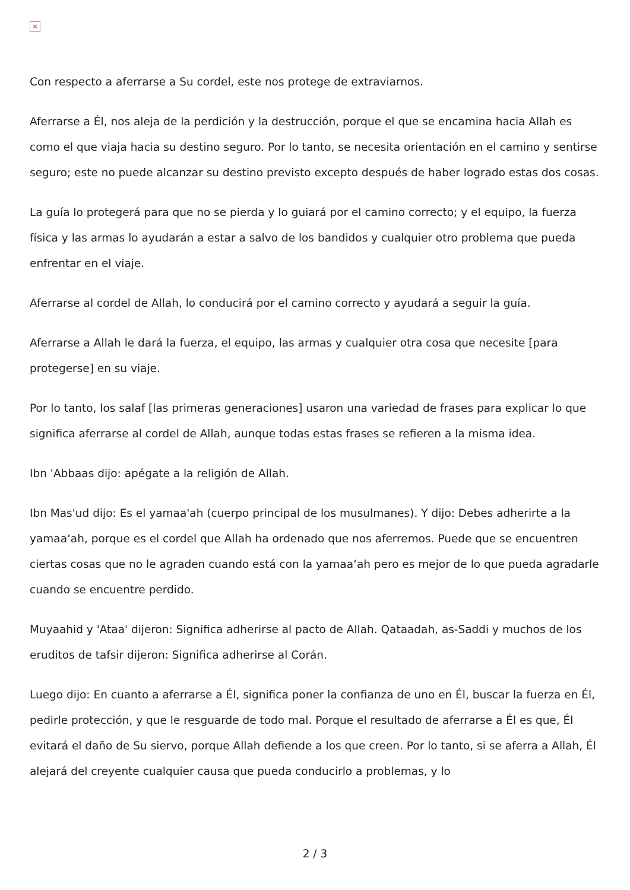×
Con respecto a aferrarse a Su cordel, este nos protege de extraviarnos.
Aferrarse a Él, nos aleja de la perdición y la destrucción, porque el que se encamina hacia Allah es como el que viaja hacia su destino seguro. Por lo tanto, se necesita orientación en el camino y sentirse seguro; este no puede alcanzar su destino previsto excepto después de haber logrado estas dos cosas.
La guía lo protegerá para que no se pierda y lo guiará por el camino correcto; y el equipo, la fuerza física y las armas lo ayudarán a estar a salvo de los bandidos y cualquier otro problema que pueda enfrentar en el viaje.
Aferrarse al cordel de Allah, lo conducirá por el camino correcto y ayudará a seguir la guía.
Aferrarse a Allah le dará la fuerza, el equipo, las armas y cualquier otra cosa que necesite [para protegerse] en su viaje.
Por lo tanto, los salaf [las primeras generaciones] usaron una variedad de frases para explicar lo que significa aferrarse al cordel de Allah, aunque todas estas frases se refieren a la misma idea.
Ibn 'Abbaas dijo: apégate a la religión de Allah.
Ibn Mas'ud dijo: Es el yamaa'ah (cuerpo principal de los musulmanes). Y dijo: Debes adherirte a la yamaa‘ah, porque es el cordel que Allah ha ordenado que nos aferremos. Puede que se encuentren ciertas cosas que no le agraden cuando está con la yamaa‘ah pero es mejor de lo que pueda agradarle cuando se encuentre perdido.
Muyaahid y 'Ataa' dijeron: Significa adherirse al pacto de Allah. Qataadah, as-Saddi y muchos de los eruditos de tafsir dijeron: Significa adherirse al Corán.
Luego dijo: En cuanto a aferrarse a Él, significa poner la confianza de uno en Él, buscar la fuerza en Él, pedirle protección, y que le resguarde de todo mal. Porque el resultado de aferrarse a Él es que, Él evitará el daño de Su siervo, porque Allah defiende a los que creen. Por lo tanto, si se aferra a Allah, Él alejará del creyente cualquier causa que pueda conducirlo a problemas, y lo
2 / 3